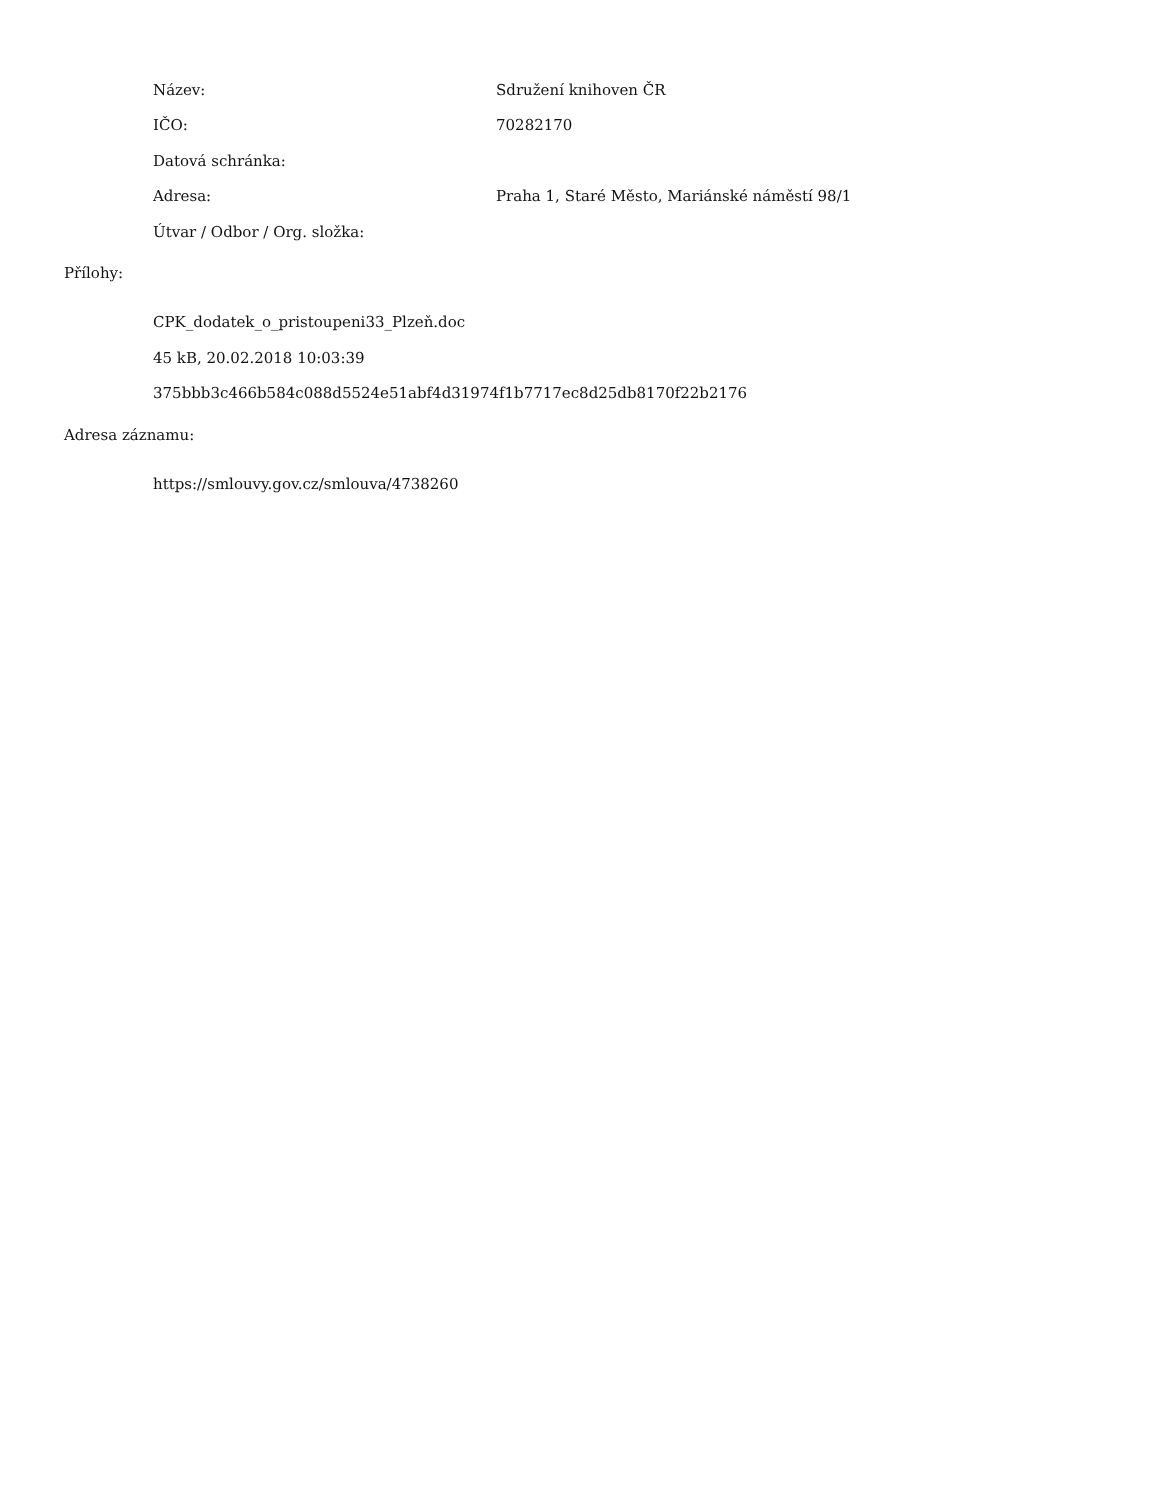Název: Sdružení knihoven ČR
IČO: 70282170
Datová schránka:
Adresa: Praha 1, Staré Město, Mariánské náměstí 98/1
Útvar / Odbor / Org. složka:
Přílohy:
CPK_dodatek_o_pristoupeni33_Plzeň.doc
45 kB, 20.02.2018 10:03:39
375bbb3c466b584c088d5524e51abf4d31974f1b7717ec8d25db8170f22b2176
Adresa záznamu:
https://smlouvy.gov.cz/smlouva/4738260